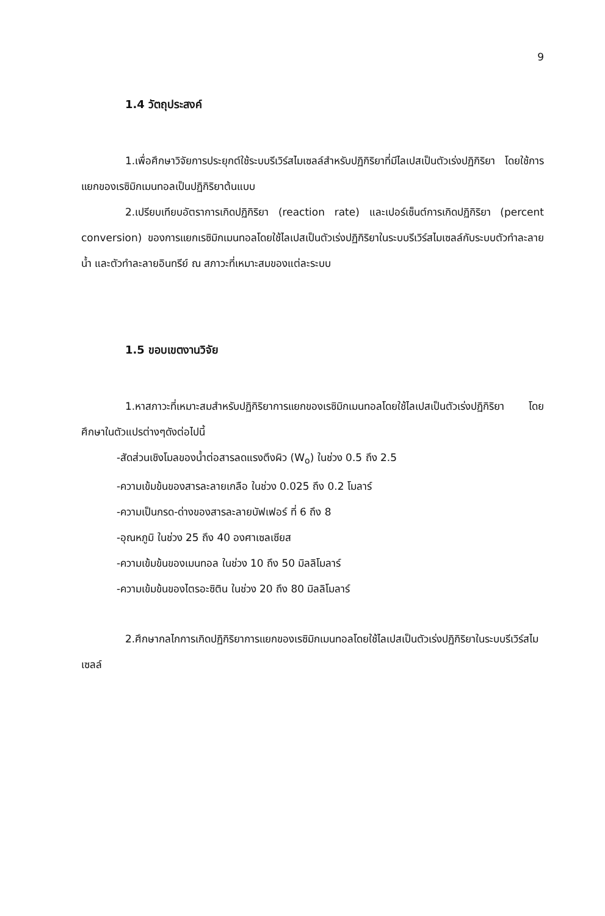9
1.4 วัตถุประสงค์
1.เพื่อศึกษาวิจัยการประยุกต์ใช้ระบบรีเวิร์สไมเซลล์สำหรับปฏิกิริยาที่มีไลเปสเป็นตัวเร่งปฏิกิริยา โดยใช้การแยกของเรซิมิกเมนทอลเป็นปฏิกิริยาต้นแบบ
2.เปรียบเทียบอัตราการเกิดปฏิกิริยา (reaction rate) และเปอร์เซ็นต์การเกิดปฏิกิริยา (percent conversion) ของการแยกเรซิมิกเมนทอลโดยใช้ไลเปสเป็นตัวเร่งปฏิกิริยาในระบบรีเวิร์สไมเซลล์กับระบบตัวทำละลายน้ำ และตัวทำละลายอินทรีย์ ณ สภาวะที่เหมาะสมของแต่ละระบบ
1.5 ขอบเขตงานวิจัย
1.หาสภาวะที่เหมาะสมสำหรับปฏิกิริยาการแยกของเรซิมิกเมนทอลโดยใช้ไลเปสเป็นตัวเร่งปฏิกิริยา โดยศึกษาในตัวแปรต่างๆดังต่อไปนี้
-สัดส่วนเชิงโมลของน้ำต่อสารลดแรงตึงผิว (W<sub>o</sub>) ในช่วง 0.5 ถึง 2.5
-ความเข้มข้นของสารละลายเกลือ ในช่วง 0.025 ถึง 0.2 โมลาร์
-ความเป็นกรด-ด่างของสารละลายบัฟเฟอร์ ที่ 6 ถึง 8
-อุณหภูมิ ในช่วง 25 ถึง 40 องศาเซลเซียส
-ความเข้มข้นของเมนทอล ในช่วง 10 ถึง 50 มิลลิโมลาร์
-ความเข้มข้นของไตรอะซิติน ในช่วง 20 ถึง 80 มิลลิโมลาร์
2.ศึกษากลไกการเกิดปฏิกิริยาการแยกของเรซิมิกเมนทอลโดยใช้ไลเปสเป็นตัวเร่งปฏิกิริยาในระบบรีเวิร์สไมเซลล์